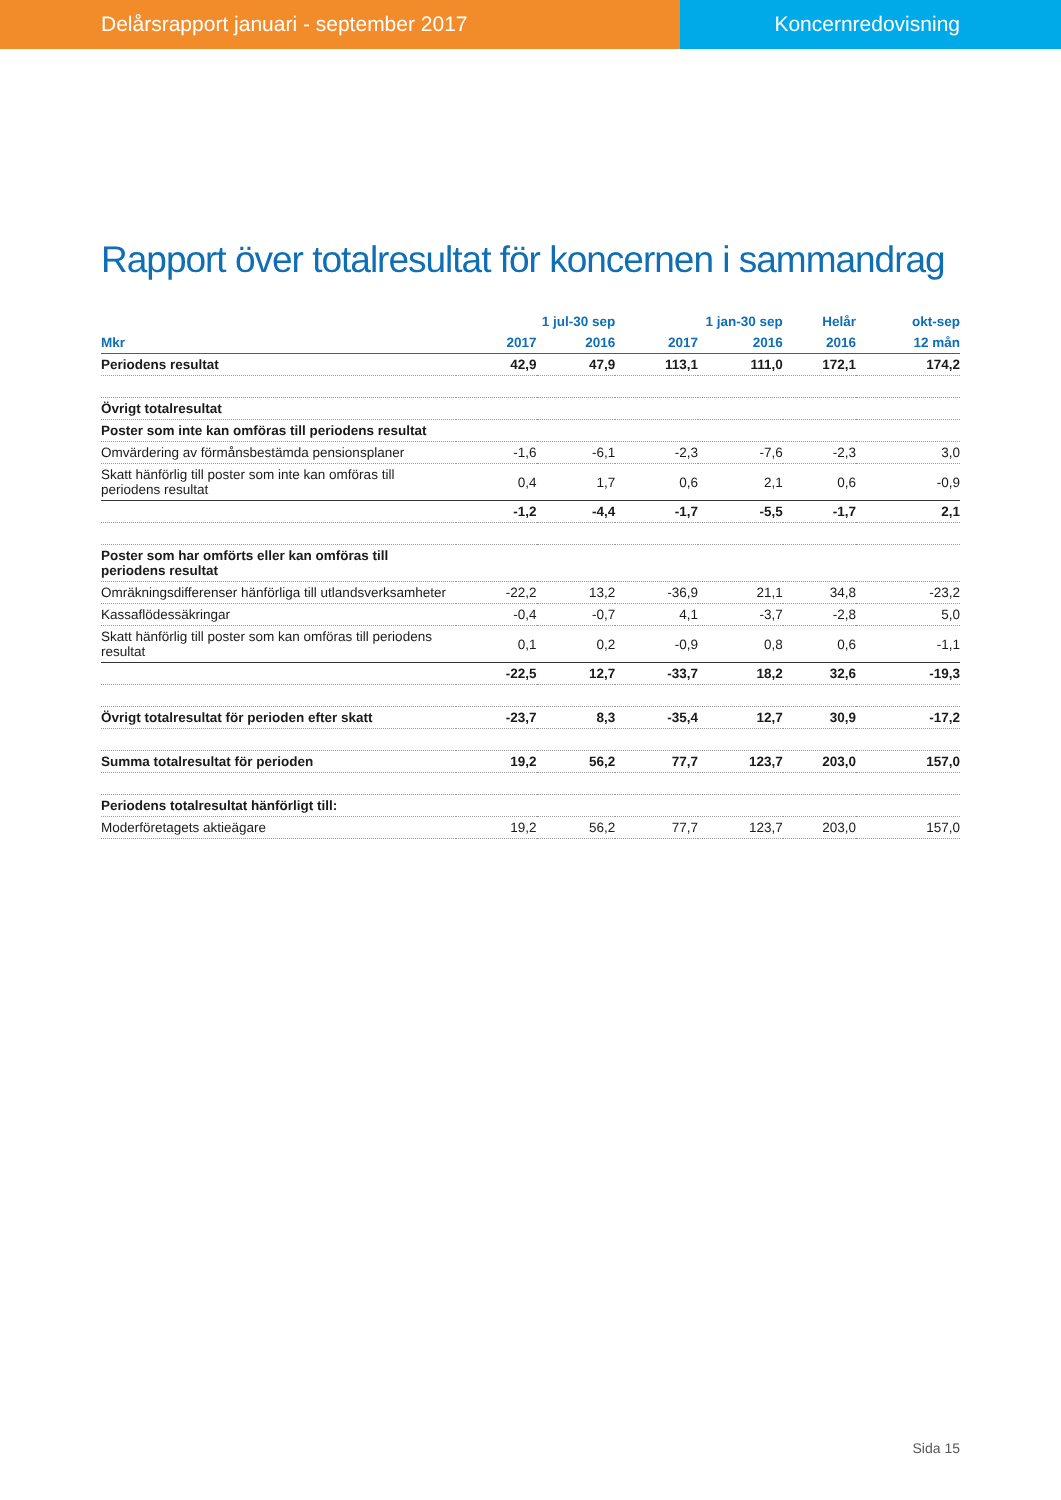Delårsrapport januari - september 2017
Koncernredovisning
Rapport över totalresultat för koncernen i sammandrag
| | 1 jul-30 sep | | 1 jan-30 sep | | Helår | okt-sep |
| --- | --- | --- | --- | --- | --- | --- |
| Mkr | 2017 | 2016 | 2017 | 2016 | 2016 | 12 mån |
| Periodens resultat | 42,9 | 47,9 | 113,1 | 111,0 | 172,1 | 174,2 |
| Övrigt totalresultat | | | | | | |
| Poster som inte kan omföras till periodens resultat | | | | | | |
| Omvärdering av förmånsbestämda pensionsplaner | -1,6 | -6,1 | -2,3 | -7,6 | -2,3 | 3,0 |
| Skatt hänförlig till poster som inte kan omföras till periodens resultat | 0,4 | 1,7 | 0,6 | 2,1 | 0,6 | -0,9 |
| | -1,2 | -4,4 | -1,7 | -5,5 | -1,7 | 2,1 |
| Poster som har omförts eller kan omföras till periodens resultat | | | | | | |
| Omräkningsdifferenser hänförliga till utlandsverksamheter | -22,2 | 13,2 | -36,9 | 21,1 | 34,8 | -23,2 |
| Kassaflödessäkringar | -0,4 | -0,7 | 4,1 | -3,7 | -2,8 | 5,0 |
| Skatt hänförlig till poster som kan omföras till periodens resultat | 0,1 | 0,2 | -0,9 | 0,8 | 0,6 | -1,1 |
| | -22,5 | 12,7 | -33,7 | 18,2 | 32,6 | -19,3 |
| Övrigt totalresultat för perioden efter skatt | -23,7 | 8,3 | -35,4 | 12,7 | 30,9 | -17,2 |
| Summa totalresultat för perioden | 19,2 | 56,2 | 77,7 | 123,7 | 203,0 | 157,0 |
| Periodens totalresultat hänförligt till: | | | | | | |
| Moderföretagets aktieägare | 19,2 | 56,2 | 77,7 | 123,7 | 203,0 | 157,0 |
Sida 15